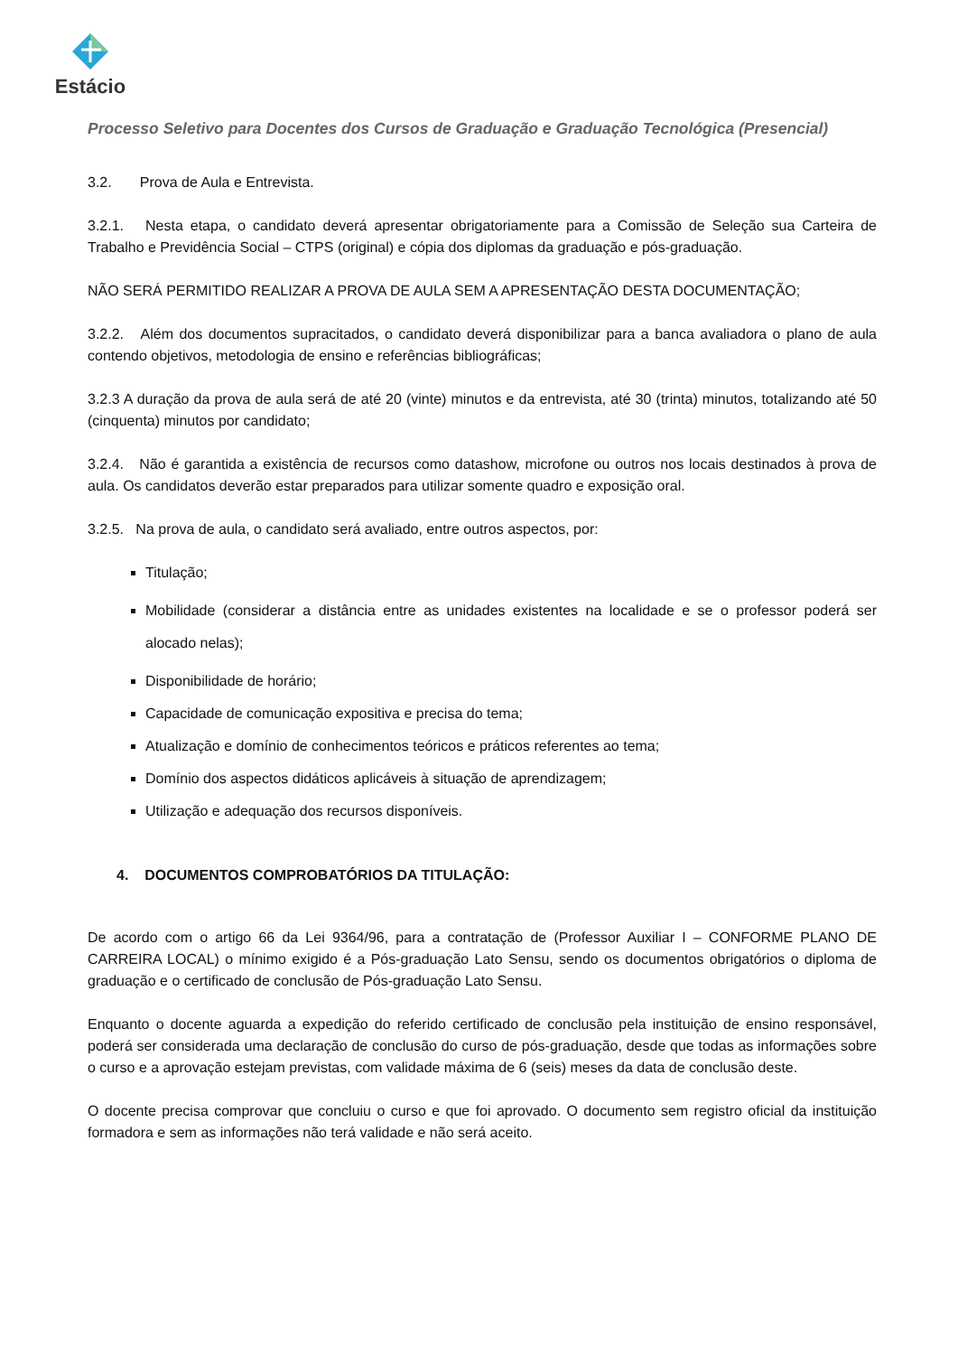Estácio
Processo Seletivo para Docentes dos Cursos de Graduação e Graduação Tecnológica (Presencial)
3.2. Prova de Aula e Entrevista.
3.2.1. Nesta etapa, o candidato deverá apresentar obrigatoriamente para a Comissão de Seleção sua Carteira de Trabalho e Previdência Social – CTPS (original) e cópia dos diplomas da graduação e pós-graduação.
NÃO SERÁ PERMITIDO REALIZAR A PROVA DE AULA SEM A APRESENTAÇÃO DESTA DOCUMENTAÇÃO;
3.2.2. Além dos documentos supracitados, o candidato deverá disponibilizar para a banca avaliadora o plano de aula contendo objetivos, metodologia de ensino e referências bibliográficas;
3.2.3 A duração da prova de aula será de até 20 (vinte) minutos e da entrevista, até 30 (trinta) minutos, totalizando até 50 (cinquenta) minutos por candidato;
3.2.4. Não é garantida a existência de recursos como datashow, microfone ou outros nos locais destinados à prova de aula. Os candidatos deverão estar preparados para utilizar somente quadro e exposição oral.
3.2.5. Na prova de aula, o candidato será avaliado, entre outros aspectos, por:
Titulação;
Mobilidade (considerar a distância entre as unidades existentes na localidade e se o professor poderá ser alocado nelas);
Disponibilidade de horário;
Capacidade de comunicação expositiva e precisa do tema;
Atualização e domínio de conhecimentos teóricos e práticos referentes ao tema;
Domínio dos aspectos didáticos aplicáveis à situação de aprendizagem;
Utilização e adequação dos recursos disponíveis.
4. DOCUMENTOS COMPROBATÓRIOS DA TITULAÇÃO:
De acordo com o artigo 66 da Lei 9364/96, para a contratação de (Professor Auxiliar I – CONFORME PLANO DE CARREIRA LOCAL) o mínimo exigido é a Pós-graduação Lato Sensu, sendo os documentos obrigatórios o diploma de graduação e o certificado de conclusão de Pós-graduação Lato Sensu.
Enquanto o docente aguarda a expedição do referido certificado de conclusão pela instituição de ensino responsável, poderá ser considerada uma declaração de conclusão do curso de pós-graduação, desde que todas as informações sobre o curso e a aprovação estejam previstas, com validade máxima de 6 (seis) meses da data de conclusão deste.
O docente precisa comprovar que concluiu o curso e que foi aprovado. O documento sem registro oficial da instituição formadora e sem as informações não terá validade e não será aceito.